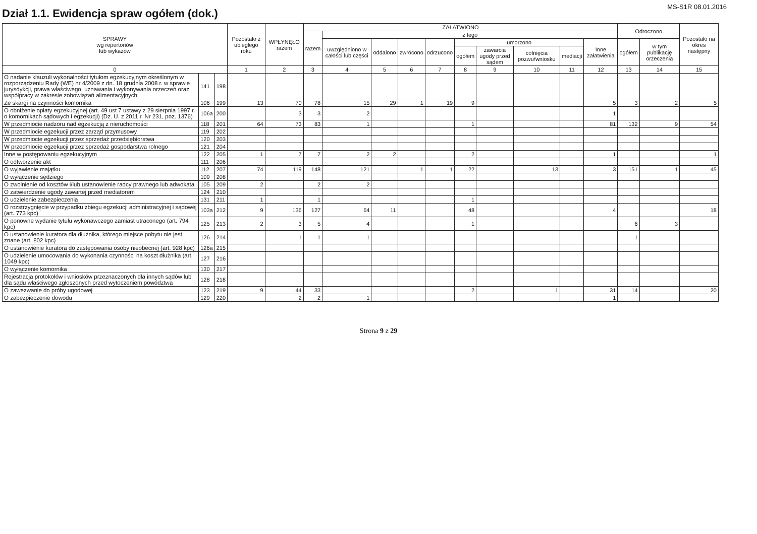Dział 1.1. Ewidencja spraw ogółem (dok.)
MS-S1R 08.01.2016
| SPRAWY wg repertoriów lub wykazów | | | Pozostało z ubiegłego roku | WPŁYNĘŁO razem | ZAŁATWIONO | | | | | | | | | | Odroczono | | Pozostało na okres następny |
| --- | --- | --- | --- | --- | --- | --- | --- | --- | --- | --- | --- | --- | --- | --- | --- | --- | --- |
| | | | | | razem | z tego | | | | | | | | | | | |
| | | | | | | uwzględniono w całości lub części | oddalono | zwrócono | odrzucono | umorzono | | | | Inne załatwienia | ogółem | w tym publikację orzeczenia | |
| | | | | | | | | | | ogółem | zawarcia ugody przed sądem | cofnięcia pozwu/wniosku | mediacji | | | | |
| 0 | | | 1 | 2 | 3 | 4 | 5 | 6 | 7 | 8 | 9 | 10 | 11 | 12 | 13 | 14 | 15 |
| O nadanie klauzuli wykonalności tytułom egzekucyjnym określonym w rozporządzeniu Rady (WE) nr 4/2009 z dn. 18 grudnia 2008 r. w sprawie jurysdykcji, prawa właściwego, uznawania i wykonywania orzeczeń oraz współpracy w zakresie zobowiązań alimentacyjnych | 141 | 198 | | | | | | | | | | | | | | | |
| Ze skargi na czynności komornika | 106 | 199 | 13 | 70 | 78 | 15 | 29 | 1 | 19 | 9 | | | | 5 | 3 | 2 | 5 |
| O obniżenie opłaty egzekucyjnej (art. 49 ust 7 ustawy z 29 sierpnia 1997 r. o komornikach sądowych i egzekucji) (Dz. U. z 2011 r. Nr 231, poz. 1376) | 106a | 200 | | 3 | 3 | 2 | | | | | | | | 1 | | | |
| W przedmiocie nadzoru nad egzekucją z nieruchomości | 118 | 201 | 64 | 73 | 83 | 1 | | | | 1 | | | | 81 | 132 | 9 | 54 |
| W przedmiocie egzekucji przez zarząd przymusowy | 119 | 202 | | | | | | | | | | | | | | | |
| W przedmiocie egzekucji przez sprzedaż przedsiębiorstwa | 120 | 203 | | | | | | | | | | | | | | | |
| W przedmiocie egzekucji przez sprzedaż gospodarstwa rolnego | 121 | 204 | | | | | | | | | | | | | | | |
| Inne w postępowaniu egzekucyjnym | 122 | 205 | 1 | 7 | 7 | 2 | 2 | | | 2 | | | | 1 | | | 1 |
| O odtworzenie akt | 111 | 206 | | | | | | | | | | | | | | | |
| O wyjawienie majątku | 112 | 207 | 74 | 119 | 148 | 121 | | 1 | 1 | 22 | | 13 | | 3 | 151 | 1 | 45 |
| O wyłączenie sędziego | 109 | 208 | | | | | | | | | | | | | | | |
| O zwolnienie od kosztów i/lub ustanowienie radcy prawnego lub adwokata | 105 | 209 | 2 | | 2 | 2 | | | | | | | | | | | |
| O zatwierdzenie ugody zawartej przed mediatorem | 124 | 210 | | | | | | | | | | | | | | | |
| O udzielenie zabezpieczenia | 131 | 211 | 1 | | 1 | | | | | 1 | | | | | | | |
| O rozstrzygnięcie w przypadku zbiegu egzekucji administracyjnej i sądowej (art. 773 kpc) | 103a | 212 | 9 | 136 | 127 | 64 | 11 | | | 48 | | | | 4 | | | 18 |
| O ponowne wydanie tytułu wykonawczego zamiast utraconego (art. 794 kpc) | 125 | 213 | 2 | 3 | 5 | 4 | | | | 1 | | | | | 6 | 3 | |
| O ustanowienie kuratora dla dłużnika, którego miejsce pobytu nie jest znane (art. 802 kpc) | 126 | 214 | | 1 | 1 | 1 | | | | | | | | | 1 | | |
| O ustanowienie kuratora do zastępowania osoby nieobecnej (art. 928 kpc) | 126a | 215 | | | | | | | | | | | | | | | |
| O udzielenie umocowania do wykonania czynności na koszt dłużnika (art. 1049 kpc) | 127 | 216 | | | | | | | | | | | | | | | |
| O wyłączenie komornika | 130 | 217 | | | | | | | | | | | | | | | |
| Rejestracja protokołów i wniosków przeznaczonych dla innych sądów lub dla sądu właściwego zgłoszonych przed wytoczeniem powództwa | 128 | 218 | | | | | | | | | | | | | | | |
| O zawezwanie do próby ugodowej | 123 | 219 | 9 | 44 | 33 | | | | | 2 | | 1 | | 31 | 14 | | 20 |
| O zabezpieczenie dowodu | 129 | 220 | | 2 | 2 | 1 | | | | | | | | 1 | | | |
Strona 9 z 29